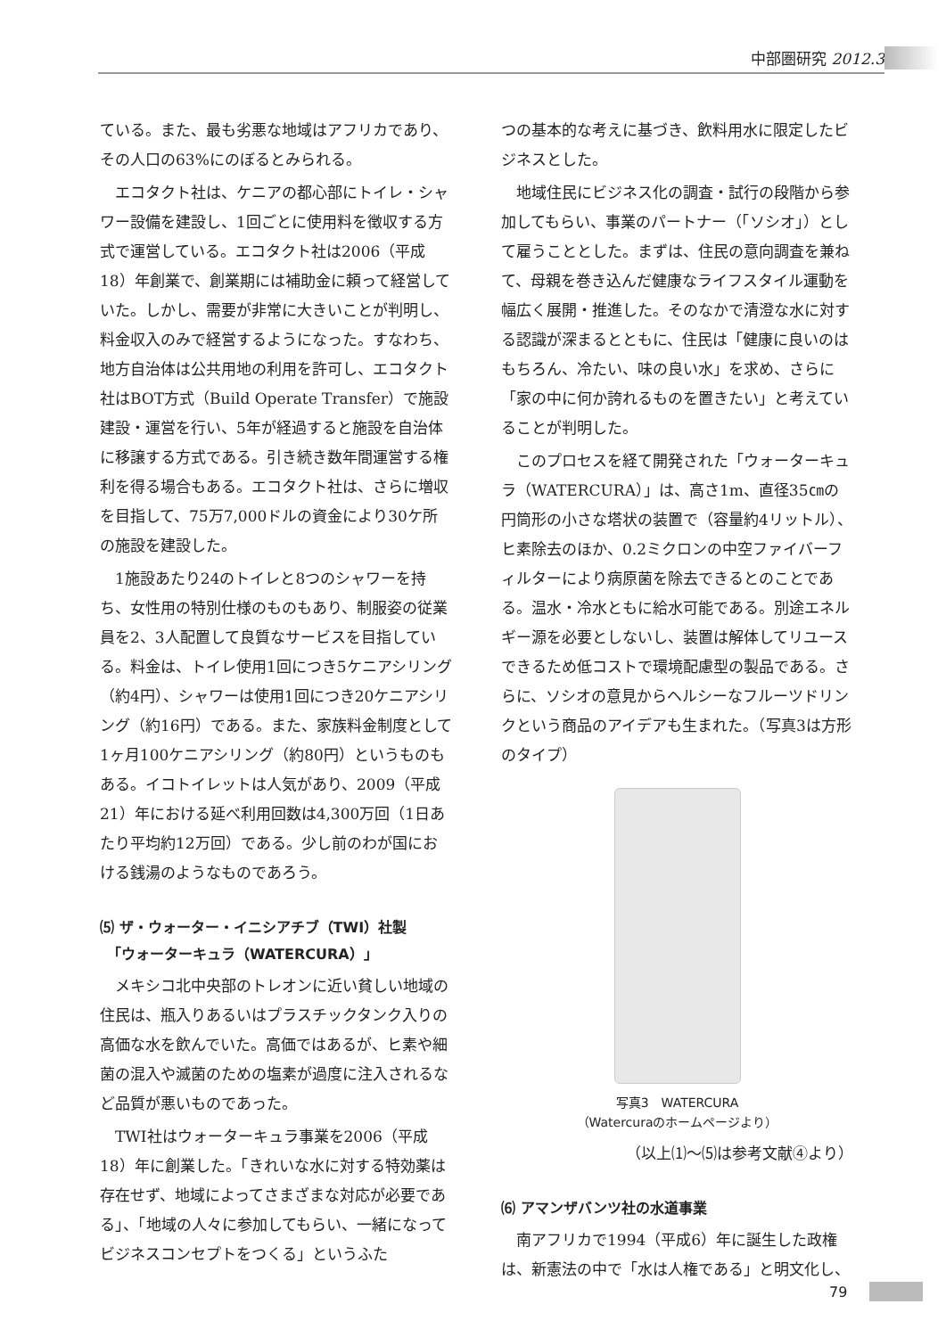中部圏研究 2012.3
ている。また、最も劣悪な地域はアフリカであり、その人口の63%にのぼるとみられる。
エコタクト社は、ケニアの都心部にトイレ・シャワー設備を建設し、1回ごとに使用料を徴収する方式で運営している。エコタクト社は2006（平成18）年創業で、創業期には補助金に頼って経営していた。しかし、需要が非常に大きいことが判明し、料金収入のみで経営するようになった。すなわち、地方自治体は公共用地の利用を許可し、エコタクト社はBOT方式（Build Operate Transfer）で施設建設・運営を行い、5年が経過すると施設を自治体に移譲する方式である。引き続き数年間運営する権利を得る場合もある。エコタクト社は、さらに増収を目指して、75万7,000ドルの資金により30ケ所の施設を建設した。
1施設あたり24のトイレと8つのシャワーを持ち、女性用の特別仕様のものもあり、制服姿の従業員を2、3人配置して良質なサービスを目指している。料金は、トイレ使用1回につき5ケニアシリング（約4円）、シャワーは使用1回につき20ケニアシリング（約16円）である。また、家族料金制度として1ヶ月100ケニアシリング（約80円）というものもある。イコトイレットは人気があり、2009（平成21）年における延べ利用回数は4,300万回（1日あたり平均約12万回）である。少し前のわが国における銭湯のようなものであろう。
⑸ ザ・ウォーター・イニシアチブ（TWI）社製
　「ウォーターキュラ（WATERCURA）」
メキシコ北中央部のトレオンに近い貧しい地域の住民は、瓶入りあるいはプラスチックタンク入りの高価な水を飲んでいた。高価ではあるが、ヒ素や細菌の混入や滅菌のための塩素が過度に注入されるなど品質が悪いものであった。
TWI社はウォーターキュラ事業を2006（平成18）年に創業した。「きれいな水に対する特効薬は存在せず、地域によってさまざまな対応が必要である」、「地域の人々に参加してもらい、一緒になってビジネスコンセプトをつくる」というふた
つの基本的な考えに基づき、飲料用水に限定したビジネスとした。
地域住民にビジネス化の調査・試行の段階から参加してもらい、事業のパートナー（「ソシオ」）として雇うこととした。まずは、住民の意向調査を兼ねて、母親を巻き込んだ健康なライフスタイル運動を幅広く展開・推進した。そのなかで清澄な水に対する認識が深まるとともに、住民は「健康に良いのはもちろん、冷たい、味の良い水」を求め、さらに「家の中に何か誇れるものを置きたい」と考えていることが判明した。
このプロセスを経て開発された「ウォーターキュラ（WATERCURA）」は、高さ1m、直径35㎝の円筒形の小さな塔状の装置で（容量約4リットル）、ヒ素除去のほか、0.2ミクロンの中空ファイバーフィルターにより病原菌を除去できるとのことである。温水・冷水ともに給水可能である。別途エネルギー源を必要としないし、装置は解体してリユースできるため低コストで環境配慮型の製品である。さらに、ソシオの意見からヘルシーなフルーツドリンクという商品のアイデアも生まれた。（写真3は方形のタイプ）
写真3　WATERCURA
（Watercuraのホームページより）
（以上⑴～⑸は参考文献④より）
⑹ アマンザバンツ社の水道事業
南アフリカで1994（平成6）年に誕生した政権は、新憲法の中で「水は人権である」と明文化し、
79